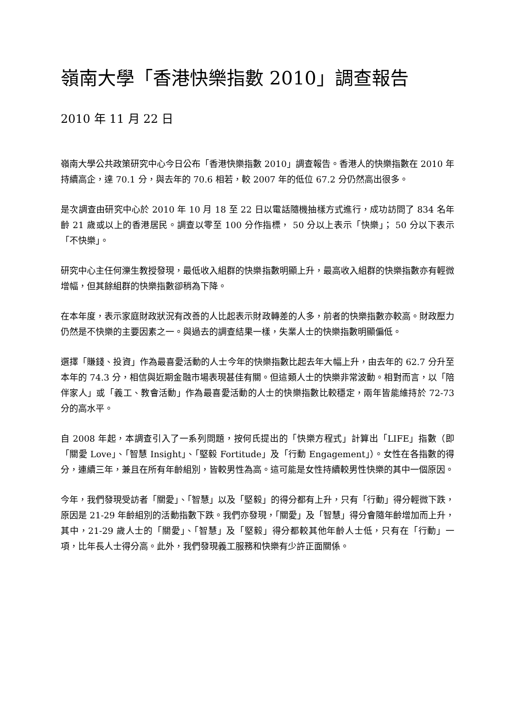嶺南大學「香港快樂指數 2010」調查報告
2010 年 11 月 22 日
嶺南大學公共政策研究中心今日公布「香港快樂指數 2010」調查報告。香港人的快樂指數在 2010 年持續高企，達 70.1 分，與去年的 70.6 相若，較 2007 年的低位 67.2 分仍然高出很多。
是次調查由研究中心於 2010 年 10 月 18 至 22 日以電話隨機抽樣方式進行，成功訪問了 834 名年齡 21 歲或以上的香港居民。調查以零至 100 分作指標， 50 分以上表示「快樂」； 50 分以下表示「不快樂」。
研究中心主任何濼生教授發現，最低收入組群的快樂指數明顯上升，最高收入組群的快樂指數亦有輕微增幅，但其餘組群的快樂指數卻稍為下降。
在本年度，表示家庭財政狀況有改善的人比起表示財政轉差的人多，前者的快樂指數亦較高。財政壓力仍然是不快樂的主要因素之一。與過去的調查結果一樣，失業人士的快樂指數明顯偏低。
選擇「賺錢、投資」作為最喜愛活動的人士今年的快樂指數比起去年大幅上升，由去年的 62.7 分升至本年的 74.3 分，相信與近期金融市場表現甚佳有關。但這類人士的快樂非常波動。相對而言，以「陪伴家人」或「義工、教會活動」作為最喜愛活動的人士的快樂指數比較穩定，兩年皆能維持於 72-73 分的高水平。
自 2008 年起，本調查引入了一系列問題，按何氏提出的「快樂方程式」計算出「LIFE」指數（即「關愛 Love」、「智慧 Insight」、「堅毅 Fortitude」及「行動 Engagement」）。女性在各指數的得分，連續三年，兼且在所有年齡組別，皆較男性為高。這可能是女性持續較男性快樂的其中一個原因。
今年，我們發現受訪者「關愛」、「智慧」以及「堅毅」的得分都有上升，只有「行動」得分輕微下跌，原因是 21-29 年齡組別的活動指數下跌。我們亦發現，「關愛」及「智慧」得分會隨年齡增加而上升，其中，21-29 歲人士的「關愛」、「智慧」及「堅毅」得分都較其他年齡人士低，只有在「行動」一項，比年長人士得分高。此外，我們發現義工服務和快樂有少許正面關係。